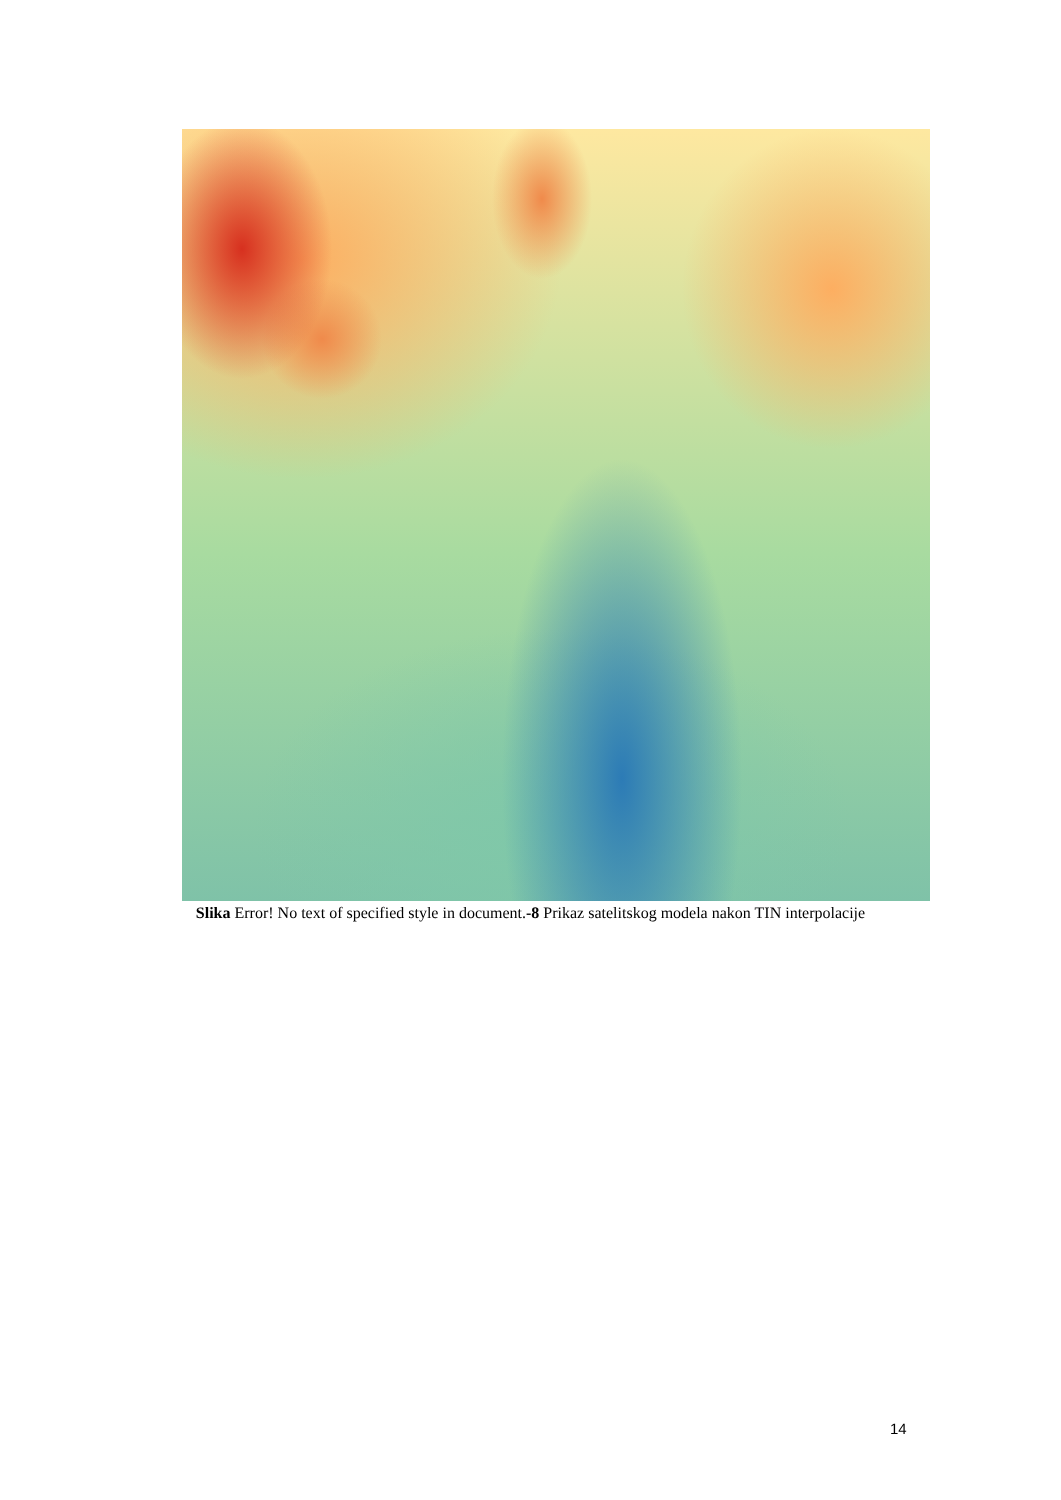Slika Error! No text of specified style in document.-8 Prikaz satelitskog modela nakon TIN interpolacije
14